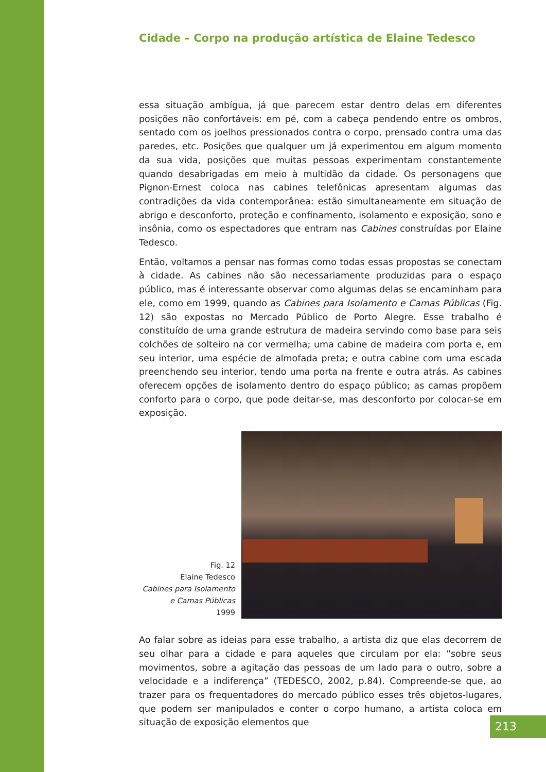Cidade – Corpo na produção artística de Elaine Tedesco
essa situação ambígua, já que parecem estar dentro delas em diferentes posições não confortáveis: em pé, com a cabeça pendendo entre os ombros, sentado com os joelhos pressionados contra o corpo, prensado contra uma das paredes, etc. Posições que qualquer um já experimentou em algum momento da sua vida, posições que muitas pessoas experimentam constantemente quando desabrigadas em meio à multidão da cidade. Os personagens que Pignon-Ernest coloca nas cabines telefônicas apresentam algumas das contradições da vida contemporânea: estão simultaneamente em situação de abrigo e desconforto, proteção e confinamento, isolamento e exposição, sono e insônia, como os espectadores que entram nas Cabines construídas por Elaine Tedesco.
Então, voltamos a pensar nas formas como todas essas propostas se conectam à cidade. As cabines não são necessariamente produzidas para o espaço público, mas é interessante observar como algumas delas se encaminham para ele, como em 1999, quando as Cabines para Isolamento e Camas Públicas (Fig. 12) são expostas no Mercado Público de Porto Alegre. Esse trabalho é constituído de uma grande estrutura de madeira servindo como base para seis colchões de solteiro na cor vermelha; uma cabine de madeira com porta e, em seu interior, uma espécie de almofada preta; e outra cabine com uma escada preenchendo seu interior, tendo uma porta na frente e outra atrás. As cabines oferecem opções de isolamento dentro do espaço público; as camas propõem conforto para o corpo, que pode deitar-se, mas desconforto por colocar-se em exposição.
Fig. 12
Elaine Tedesco
Cabines para Isolamento
e Camas Públicas
1999
Ao falar sobre as ideias para esse trabalho, a artista diz que elas decorrem de seu olhar para a cidade e para aqueles que circulam por ela: “sobre seus movimentos, sobre a agitação das pessoas de um lado para o outro, sobre a velocidade e a indiferença” (TEDESCO, 2002, p.84). Compreende-se que, ao trazer para os frequentadores do mercado público esses três objetos-lugares, que podem ser manipulados e conter o corpo humano, a artista coloca em situação de exposição elementos que
213